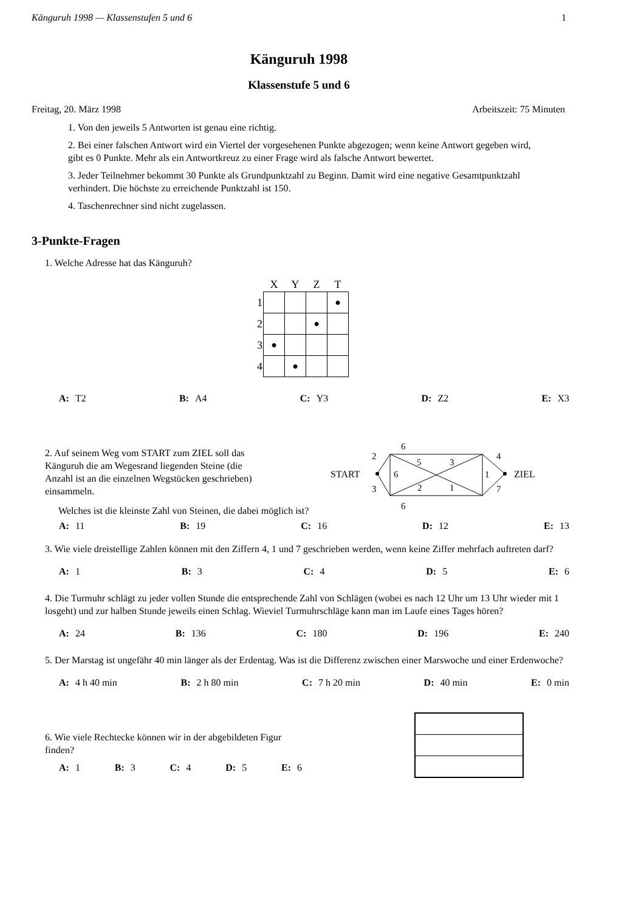Känguruh 1998 — Klassenstufen 5 und 6 1
Känguruh 1998
Klassenstufe 5 und 6
Freitag, 20. März 1998 Arbeitszeit: 75 Minuten
1. Von den jeweils 5 Antworten ist genau eine richtig.
2. Bei einer falschen Antwort wird ein Viertel der vorgesehenen Punkte abgezogen; wenn keine Antwort gegeben wird, gibt es 0 Punkte. Mehr als ein Antwortkreuz zu einer Frage wird als falsche Antwort bewertet.
3. Jeder Teilnehmer bekommt 30 Punkte als Grundpunktzahl zu Beginn. Damit wird eine negative Gesamtpunktzahl verhindert. Die höchste zu erreichende Punktzahl ist 150.
4. Taschenrechner sind nicht zugelassen.
3-Punkte-Fragen
1. Welche Adresse hat das Känguruh?
| | X | Y | Z | T |
| --- | --- | --- | --- | --- |
| 1 | | | | ● |
| 2 | | | ● | |
| 3 | ● | | | |
| 4 | | ● | | |
A: T2 B: A4 C: Y3 D: Z2 E: X3
2. Auf seinem Weg vom START zum ZIEL soll das Känguruh die am Wegesrand liegenden Steine (die Anzahl ist an die einzelnen Wegstücken geschrieben) einsammeln.
6
6
START
ZIEL
2
3
6
5
3
2
1
1
4
7
Welches ist die kleinste Zahl von Steinen, die dabei möglich ist?
A: 11 B: 19 C: 16 D: 12 E: 13
3. Wie viele dreistellige Zahlen können mit den Ziffern 4, 1 und 7 geschrieben werden, wenn keine Ziffer mehrfach auftreten darf?
A: 1 B: 3 C: 4 D: 5 E: 6
4. Die Turmuhr schlägt zu jeder vollen Stunde die entsprechende Zahl von Schlägen (wobei es nach 12 Uhr um 13 Uhr wieder mit 1 losgeht) und zur halben Stunde jeweils einen Schlag. Wieviel Turmuhrschläge kann man im Laufe eines Tages hören?
A: 24 B: 136 C: 180 D: 196 E: 240
5. Der Marstag ist ungefähr 40 min länger als der Erdentag. Was ist die Differenz zwischen einer Marswoche und einer Erdenwoche?
A: 4 h 40 min B: 2 h 80 min C: 7 h 20 min D: 40 min E: 0 min
6. Wie viele Rechtecke können wir in der abgebildeten Figur finden?
A: 1 B: 3 C: 4 D: 5 E: 6